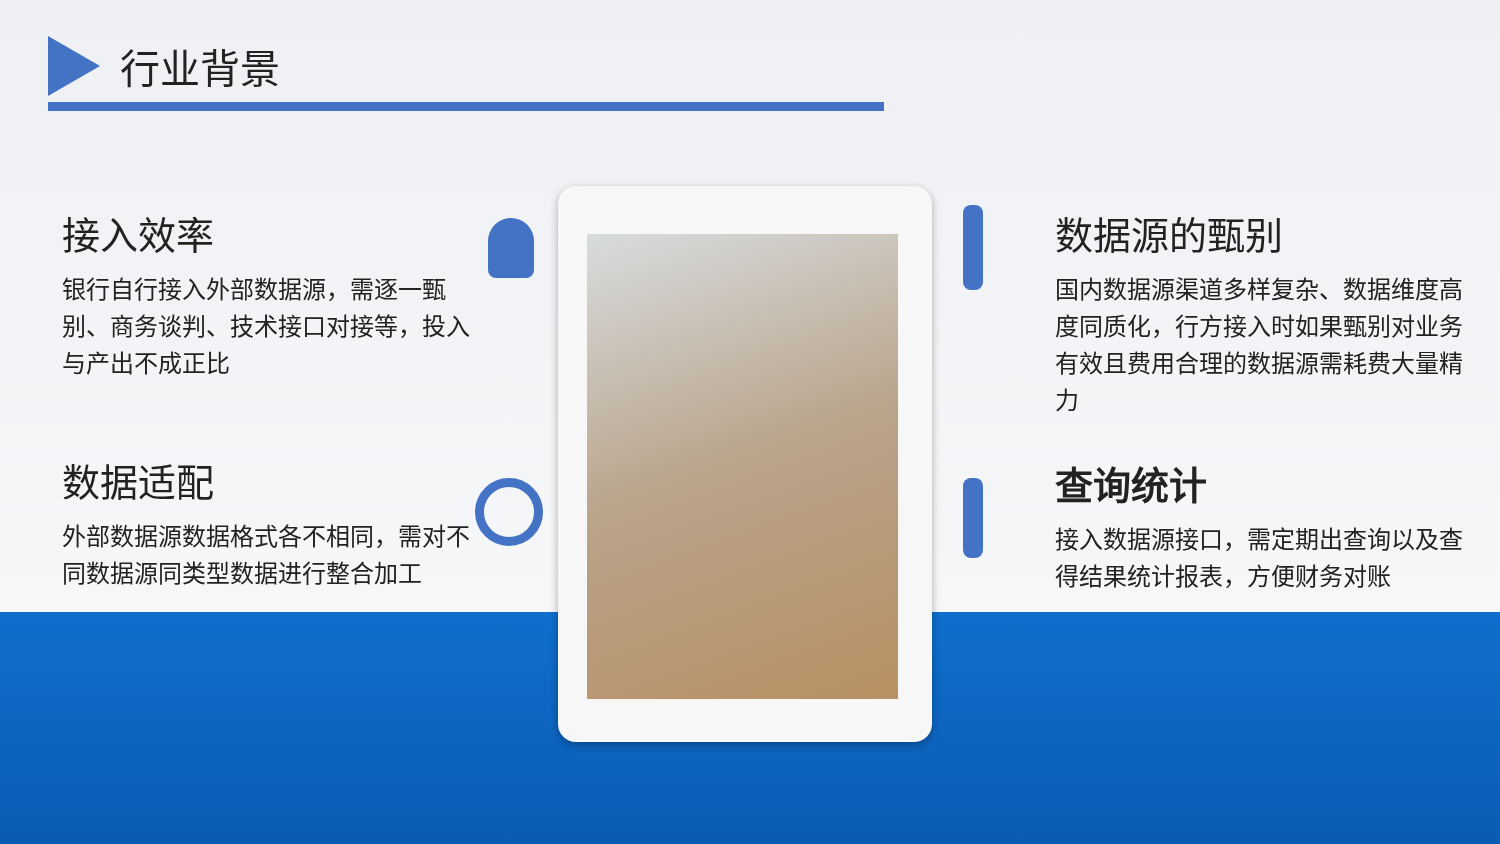行业背景
接入效率
银行自行接入外部数据源，需逐一甄别、商务谈判、技术接口对接等，投入与产出不成正比
数据适配
外部数据源数据格式各不相同，需对不同数据源同类型数据进行整合加工
数据源的甄别
国内数据源渠道多样复杂、数据维度高度同质化，行方接入时如果甄别对业务有效且费用合理的数据源需耗费大量精力
查询统计
接入数据源接口，需定期出查询以及查得结果统计报表，方便财务对账